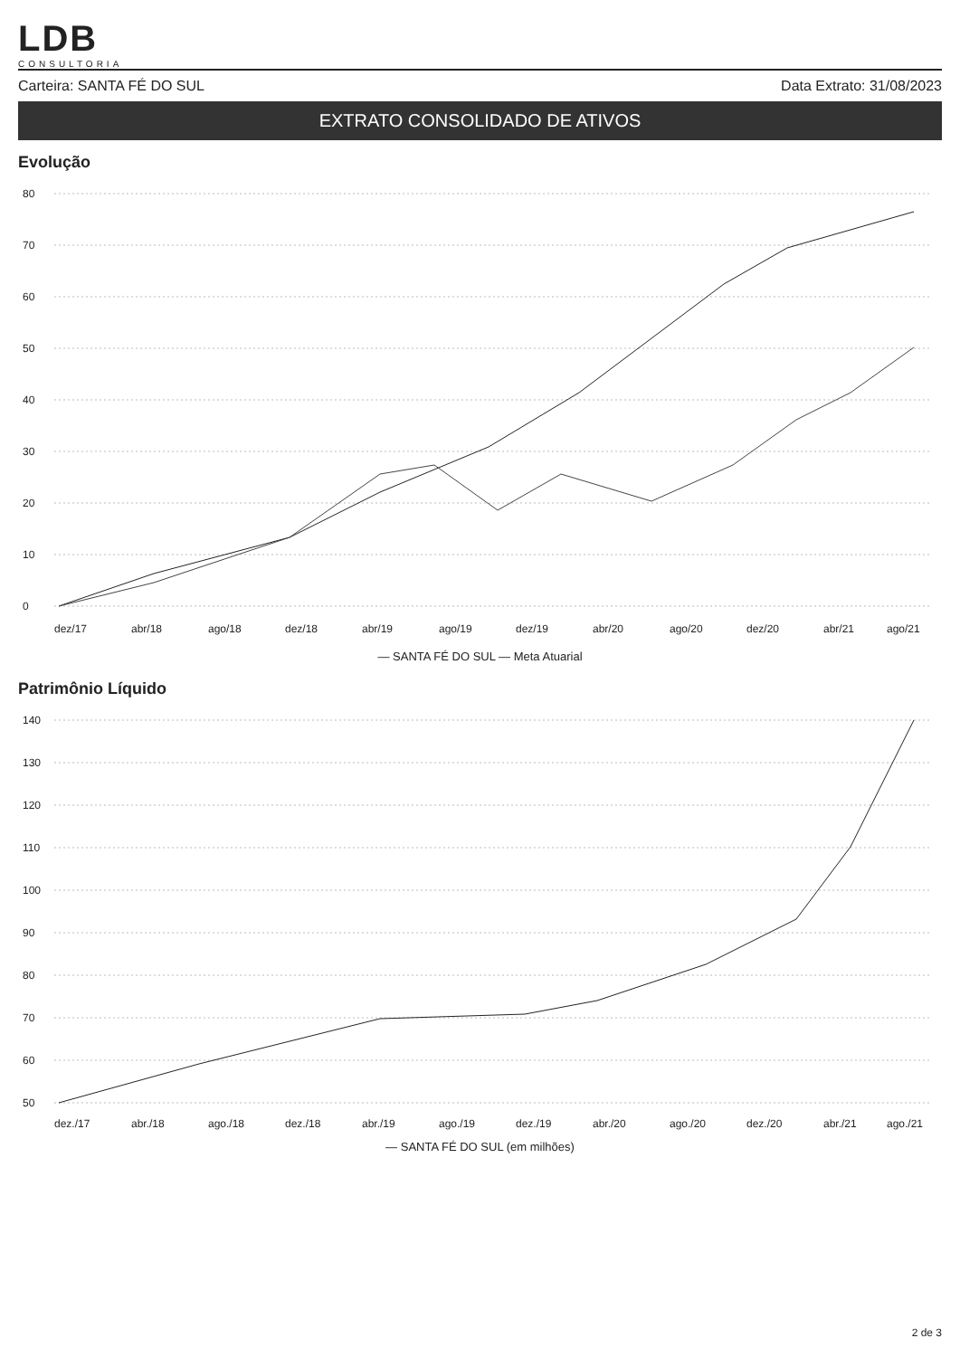LDB
CONSULTORIA
Carteira: SANTA FÉ DO SUL Data Extrato: 31/08/2023
EXTRATO CONSOLIDADO DE ATIVOS
Evolução
80
70
60
50
40
30
20
10
0
dez/17
abr/18
ago/18
dez/18
abr/19
ago/19
dez/19
abr/20
ago/20
dez/20
abr/21
ago/21
— SANTA FÉ DO SUL — Meta Atuarial
Patrimônio Líquido
140
130
120
110
100
90
80
70
60
50
dez./17
abr./18
ago./18
dez./18
abr./19
ago./19
dez./19
abr./20
ago./20
dez./20
abr./21
ago./21
— SANTA FÉ DO SUL (em milhões)
2 de 3